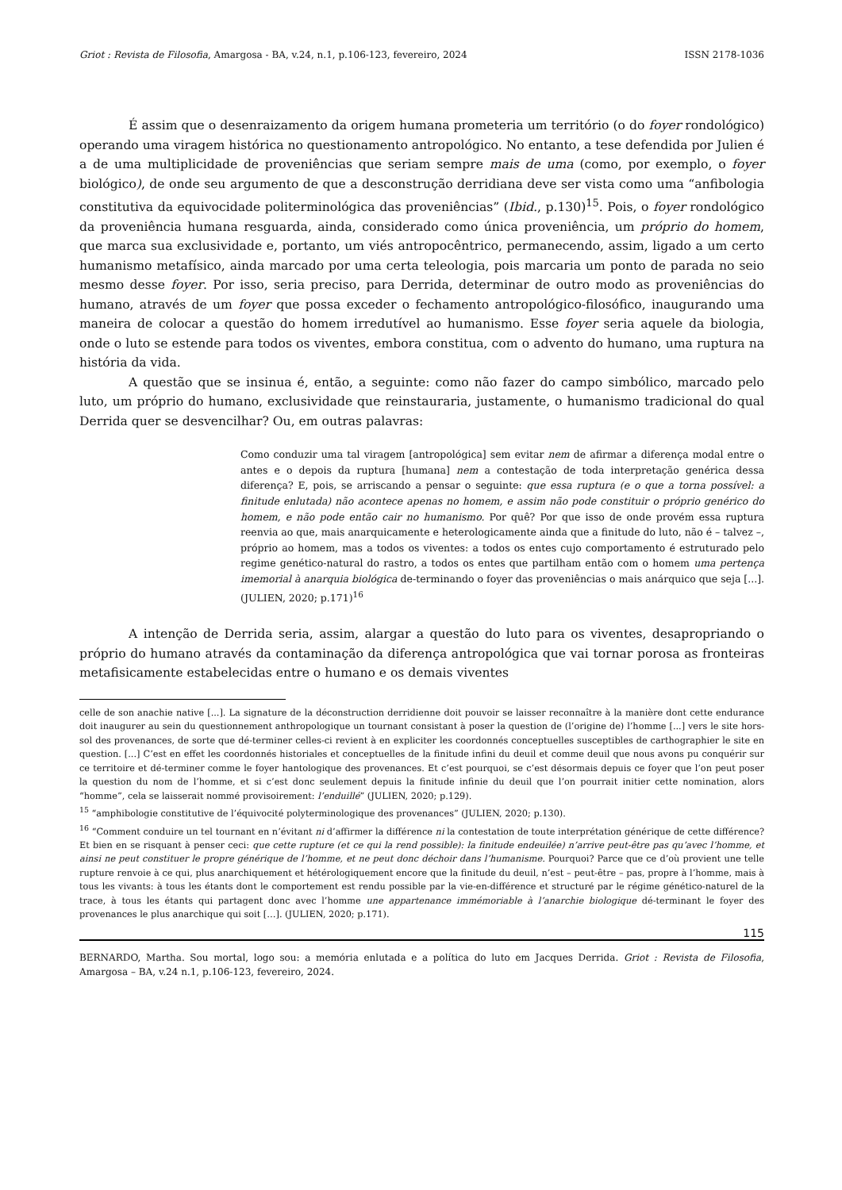Griot : Revista de Filosofia, Amargosa - BA, v.24, n.1, p.106-123, fevereiro, 2024 ISSN 2178-1036
É assim que o desenraizamento da origem humana prometeria um território (o do foyer rondológico) operando uma viragem histórica no questionamento antropológico. No entanto, a tese defendida por Julien é a de uma multiplicidade de proveniências que seriam sempre mais de uma (como, por exemplo, o foyer biológico), de onde seu argumento de que a desconstrução derridiana deve ser vista como uma “anfibologia constitutiva da equivocidade politerminológica das proveniências” (Ibid., p.130)<sup>15</sup>. Pois, o foyer rondológico da proveniência humana resguarda, ainda, considerado como única proveniência, um próprio do homem, que marca sua exclusividade e, portanto, um viés antropocêntrico, permanecendo, assim, ligado a um certo humanismo metafísico, ainda marcado por uma certa teleologia, pois marcaria um ponto de parada no seio mesmo desse foyer. Por isso, seria preciso, para Derrida, determinar de outro modo as proveniências do humano, através de um foyer que possa exceder o fechamento antropológico-filosófico, inaugurando uma maneira de colocar a questão do homem irredutível ao humanismo. Esse foyer seria aquele da biologia, onde o luto se estende para todos os viventes, embora constitua, com o advento do humano, uma ruptura na história da vida.
A questão que se insinua é, então, a seguinte: como não fazer do campo simbólico, marcado pelo luto, um próprio do humano, exclusividade que reinstauraria, justamente, o humanismo tradicional do qual Derrida quer se desvencilhar? Ou, em outras palavras:
Como conduzir uma tal viragem [antropológica] sem evitar nem de afirmar a diferença modal entre o antes e o depois da ruptura [humana] nem a contestação de toda interpretação genérica dessa diferença? E, pois, se arriscando a pensar o seguinte: que essa ruptura (e o que a torna possível: a finitude enlutada) não acontece apenas no homem, e assim não pode constituir o próprio genérico do homem, e não pode então cair no humanismo. Por quê? Por que isso de onde provém essa ruptura reenvia ao que, mais anarquicamente e heterologicamente ainda que a finitude do luto, não é – talvez –, próprio ao homem, mas a todos os viventes: a todos os entes cujo comportamento é estruturado pelo regime genético-natural do rastro, a todos os entes que partilham então com o homem uma pertença imemorial à anarquia biológica de-terminando o foyer das proveniências o mais anárquico que seja [...]. (JULIEN, 2020; p.171)<sup>16</sup>
A intenção de Derrida seria, assim, alargar a questão do luto para os viventes, desapropriando o próprio do humano através da contaminação da diferença antropológica que vai tornar porosa as fronteiras metafisicamente estabelecidas entre o humano e os demais viventes
celle de son anachie native [...]. La signature de la déconstruction derridienne doit pouvoir se laisser reconnaître à la manière dont cette endurance doit inaugurer au sein du questionnement anthropologique un tournant consistant à poser la question de (l’origine de) l’homme [...] vers le site hors-sol des provenances, de sorte que dé-terminer celles-ci revient à en expliciter les coordonnés conceptuelles susceptibles de carthographier le site en question. [...] C’est en effet les coordonnés historiales et conceptuelles de la finitude infini du deuil et comme deuil que nous avons pu conquérir sur ce territoire et dé-terminer comme le foyer hantologique des provenances. Et c’est pourquoi, se c’est désormais depuis ce foyer que l’on peut poser la question du nom de l’homme, et si c’est donc seulement depuis la finitude infinie du deuil que l’on pourrait initier cette nomination, alors “homme”, cela se laisserait nommé provisoirement: l’enduillé” (JULIEN, 2020; p.129).
<sup>15</sup> “amphibologie constitutive de l’équivocité polyterminologique des provenances” (JULIEN, 2020; p.130).
<sup>16</sup> “Comment conduire un tel tournant en n’évitant ni d’affirmer la différence ni la contestation de toute interprétation générique de cette différence? Et bien en se risquant à penser ceci: que cette rupture (et ce qui la rend possible): la finitude endeuilée) n’arrive peut-être pas qu’avec l’homme, et ainsi ne peut constituer le propre générique de l’homme, et ne peut donc déchoir dans l’humanisme. Pourquoi? Parce que ce d’où provient une telle rupture renvoie à ce qui, plus anarchiquement et hétérologiquement encore que la finitude du deuil, n’est – peut-être – pas, propre à l’homme, mais à tous les vivants: à tous les étants dont le comportement est rendu possible par la vie-en-différence et structuré par le régime génético-naturel de la trace, à tous les étants qui partagent donc avec l’homme une appartenance immémoriable à l’anarchie biologique dé-terminant le foyer des provenances le plus anarchique qui soit […]. (JULIEN, 2020; p.171).
115
BERNARDO, Martha. Sou mortal, logo sou: a memória enlutada e a política do luto em Jacques Derrida. Griot : Revista de Filosofia, Amargosa – BA, v.24 n.1, p.106-123, fevereiro, 2024.